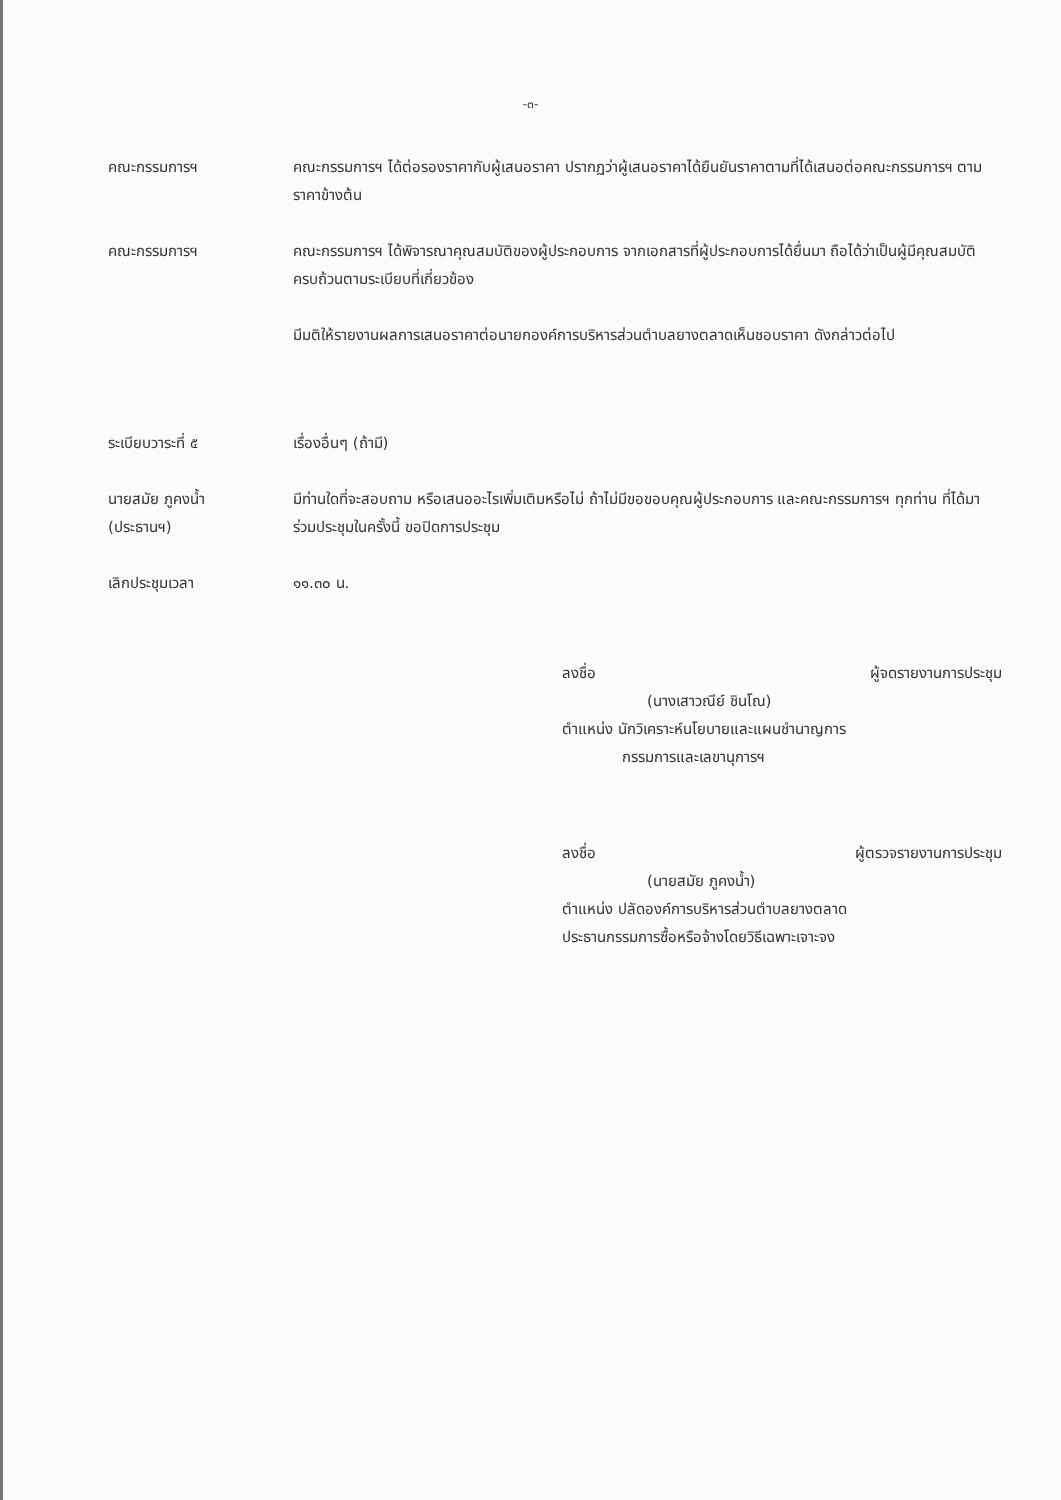-๓-
คณะกรรมการฯ คณะกรรมการฯ ได้ต่อรองราคากับผู้เสนอราคา ปรากฏว่าผู้เสนอราคาได้ยืนยันราคาตามที่ได้เสนอต่อคณะกรรมการฯ ตามราคาข้างต้น
คณะกรรมการฯ คณะกรรมการฯ ได้พิจารณาคุณสมบัติของผู้ประกอบการ จากเอกสารที่ผู้ประกอบการได้ยื่นมา ถือได้ว่าเป็นผู้มีคุณสมบัติครบถ้วนตามระเบียบที่เกี่ยวข้อง
มีมติให้รายงานผลการเสนอราคาต่อนายกองค์การบริหารส่วนตำบลยางตลาดเห็นชอบราคา ดังกล่าวต่อไป
ระเบียบวาระที่ ๕ เรื่องอื่นๆ (ถ้ามี)
นายสมัย ภูคงน้ำ
(ประธานฯ)
มีท่านใดที่จะสอบถาม หรือเสนออะไรเพิ่มเติมหรือไม่ ถ้าไม่มีขอขอบคุณผู้ประกอบการ และคณะกรรมการฯ ทุกท่าน ที่ได้มาร่วมประชุมในครั้งนี้ ขอปิดการประชุม
เลิกประชุมเวลา ๑๑.๓๐ น.
ลงชื่อ ผู้จดรายงานการประชุม
(นางเสาวณีย์ ชินโณ)
ตำแหน่ง นักวิเคราะห์นโยบายและแผนชำนาญการ
กรรมการและเลขานุการฯ
ลงชื่อ ผู้ตรวจรายงานการประชุม
(นายสมัย ภูคงน้ำ)
ตำแหน่ง ปลัดองค์การบริหารส่วนตำบลยางตลาด
ประธานกรรมการซื้อหรือจ้างโดยวิธีเฉพาะเจาะจง